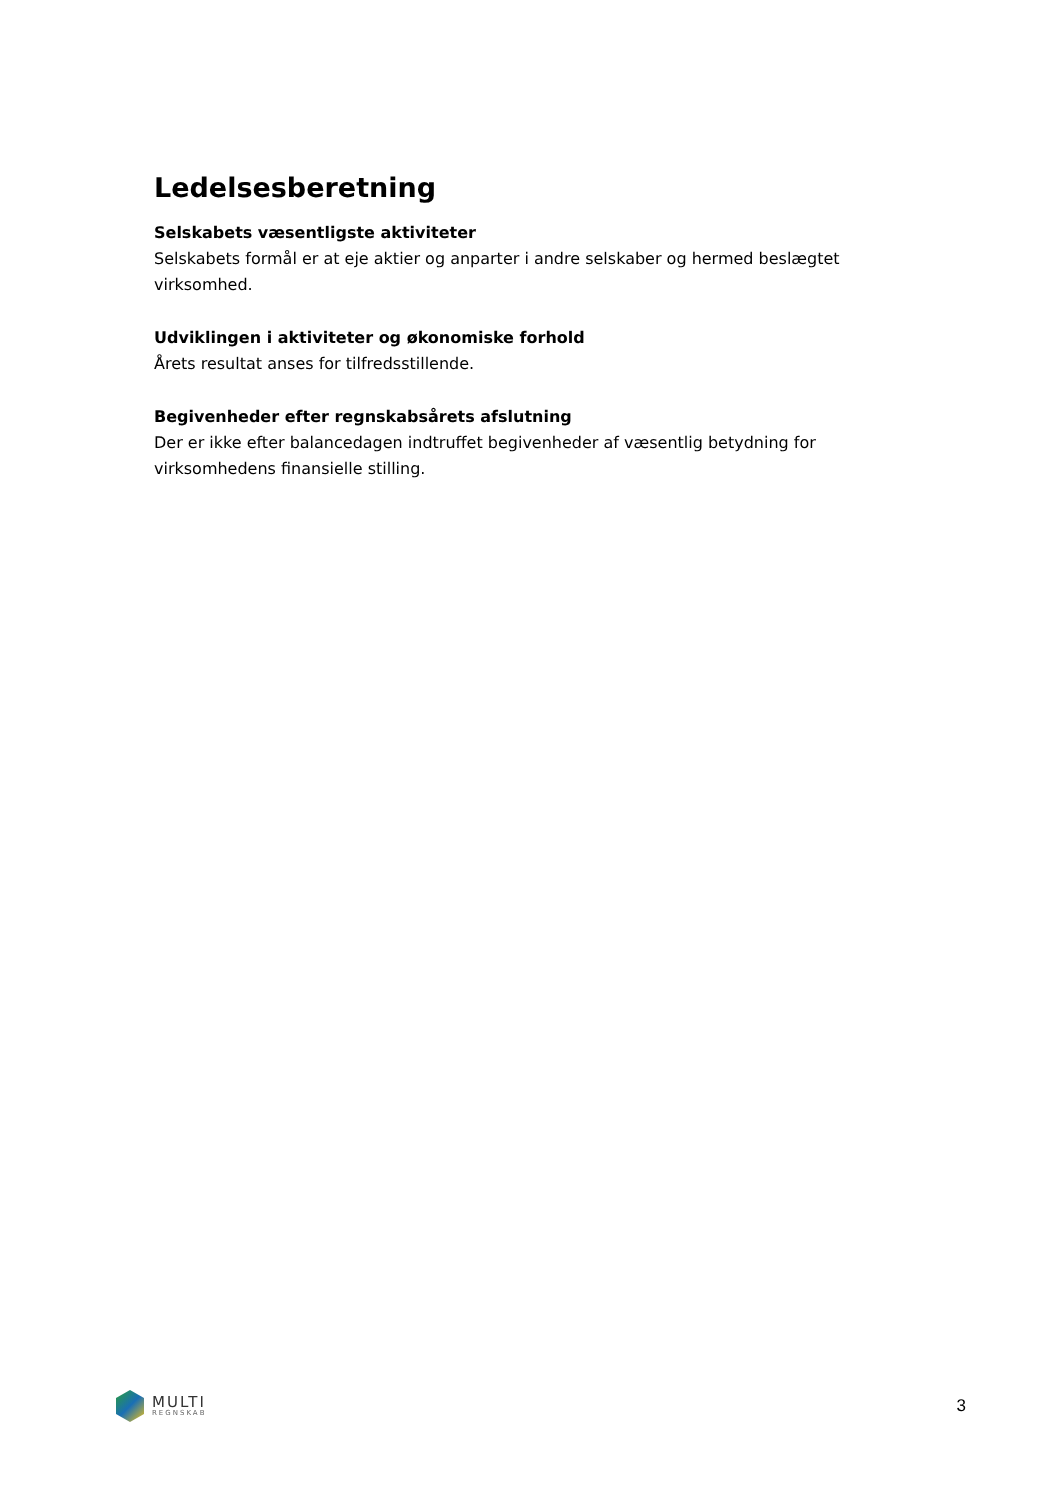Ledelsesberetning
Selskabets væsentligste aktiviteter
Selskabets formål er at eje aktier og anparter i andre selskaber og hermed beslægtet virksomhed.
Udviklingen i aktiviteter og økonomiske forhold
Årets resultat anses for tilfredsstillende.
Begivenheder efter regnskabsårets afslutning
Der er ikke efter balancedagen indtruffet begivenheder af væsentlig betydning for virksomhedens finansielle stilling.
MULTI
REGNSKAB
3